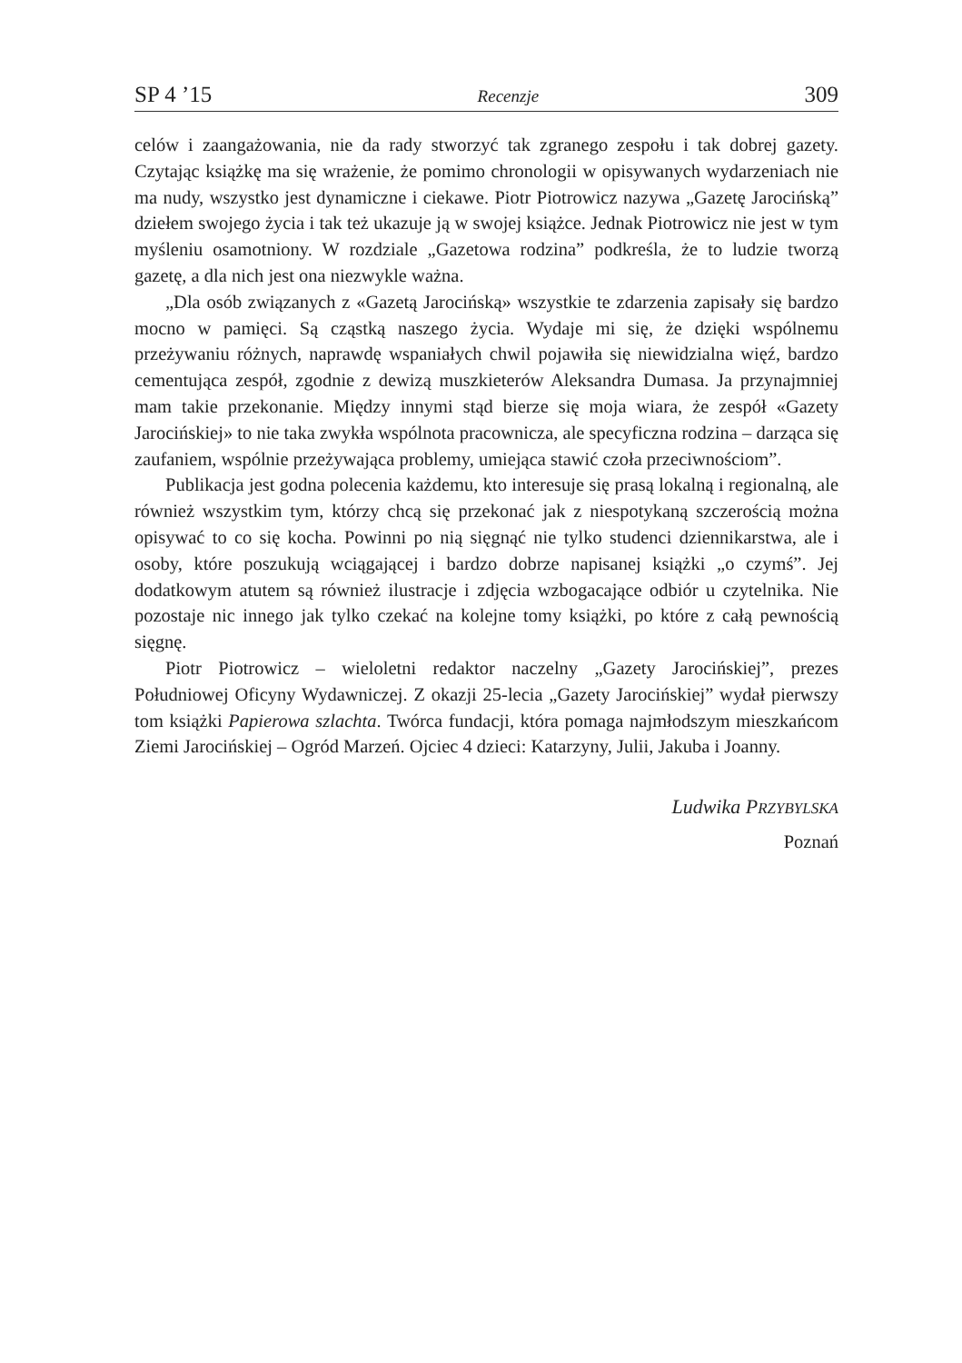SP 4 ’15 Recenzje 309
celów i zaangażowania, nie da rady stworzyć tak zgranego zespołu i tak dobrej gazety. Czytając książkę ma się wrażenie, że pomimo chronologii w opisywanych wydarzeniach nie ma nudy, wszystko jest dynamiczne i ciekawe. Piotr Piotrowicz nazywa „Gazetę Jarocińską” dziełem swojego życia i tak też ukazuje ją w swojej książce. Jednak Piotrowicz nie jest w tym myśleniu osamotniony. W rozdziale „Gazetowa rodzina” podkreśla, że to ludzie tworzą gazetę, a dla nich jest ona niezwykle ważna.
„Dla osób związanych z «Gazetą Jarocińską» wszystkie te zdarzenia zapisały się bardzo mocno w pamięci. Są cząstką naszego życia. Wydaje mi się, że dzięki wspólnemu przeżywaniu różnych, naprawdę wspaniałych chwil pojawiła się niewidzialna więź, bardzo cementująca zespół, zgodnie z dewizą muszkieterów Aleksandra Dumasa. Ja przynajmniej mam takie przekonanie. Między innymi stąd bierze się moja wiara, że zespół «Gazety Jarocińskiej» to nie taka zwykła wspólnota pracownicza, ale specyficzna rodzina – darząca się zaufaniem, wspólnie przeżywająca problemy, umiejąca stawić czoła przeciwnościom”.
Publikacja jest godna polecenia każdemu, kto interesuje się prasą lokalną i regionalną, ale również wszystkim tym, którzy chcą się przekonać jak z niespotykaną szczerością można opisywać to co się kocha. Powinni po nią sięgnąć nie tylko studenci dziennikarstwa, ale i osoby, które poszukują wciągającej i bardzo dobrze napisanej książki „o czymś”. Jej dodatkowym atutem są również ilustracje i zdjęcia wzbogacające odbiór u czytelnika. Nie pozostaje nic innego jak tylko czekać na kolejne tomy książki, po które z całą pewnością sięgnę.
Piotr Piotrowicz – wieloletni redaktor naczelny „Gazety Jarocińskiej”, prezes Południowej Oficyny Wydawniczej. Z okazji 25-lecia „Gazety Jarocińskiej” wydał pierwszy tom książki Papierowa szlachta. Twórca fundacji, która pomaga najmłodszym mieszkańcom Ziemi Jarocińskiej – Ogród Marzeń. Ojciec 4 dzieci: Katarzyny, Julii, Jakuba i Joanny.
Ludwika PRZYBYLSKA
Poznań